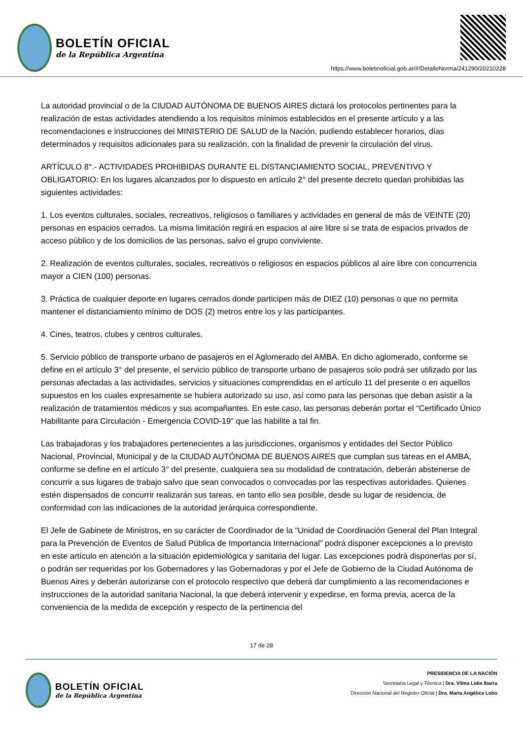BOLETÍN OFICIAL
de la República Argentina
https://www.boletinoficial.gob.ar/#!DetalleNorma/241290/20210228
La autoridad provincial o de la CIUDAD AUTÓNOMA DE BUENOS AIRES dictará los protocolos pertinentes para la realización de estas actividades atendiendo a los requisitos mínimos establecidos en el presente artículo y a las recomendaciones e instrucciones del MINISTERIO DE SALUD de la Nación, pudiendo establecer horarios, días determinados y requisitos adicionales para su realización, con la finalidad de prevenir la circulación del virus.
ARTÍCULO 8°.- ACTIVIDADES PROHIBIDAS DURANTE EL DISTANCIAMIENTO SOCIAL, PREVENTIVO Y OBLIGATORIO: En los lugares alcanzados por lo dispuesto en artículo 2° del presente decreto quedan prohibidas las siguientes actividades:
1. Los eventos culturales, sociales, recreativos, religiosos o familiares y actividades en general de más de VEINTE (20) personas en espacios cerrados. La misma limitación regirá en espacios al aire libre si se trata de espacios privados de acceso público y de los domicilios de las personas, salvo el grupo conviviente.
2. Realización de eventos culturales, sociales, recreativos o religiosos en espacios públicos al aire libre con concurrencia mayor a CIEN (100) personas.
3. Práctica de cualquier deporte en lugares cerrados donde participen más de DIEZ (10) personas o que no permita mantener el distanciamiento mínimo de DOS (2) metros entre los y las participantes.
4. Cines, teatros, clubes y centros culturales.
5. Servicio público de transporte urbano de pasajeros en el Aglomerado del AMBA. En dicho aglomerado, conforme se define en el artículo 3° del presente, el servicio público de transporte urbano de pasajeros solo podrá ser utilizado por las personas afectadas a las actividades, servicios y situaciones comprendidas en el artículo 11 del presente o en aquellos supuestos en los cuales expresamente se hubiera autorizado su uso, así como para las personas que deban asistir a la realización de tratamientos médicos y sus acompañantes. En este caso, las personas deberán portar el “Certificado Único Habilitante para Circulación - Emergencia COVID-19” que las habilite a tal fin.
Las trabajadoras y los trabajadores pertenecientes a las jurisdicciones, organismos y entidades del Sector Público Nacional, Provincial, Municipal y de la CIUDAD AUTÓNOMA DE BUENOS AIRES que cumplan sus tareas en el AMBA, conforme se define en el artículo 3° del presente, cualquiera sea su modalidad de contratación, deberán abstenerse de concurrir a sus lugares de trabajo salvo que sean convocados o convocadas por las respectivas autoridades. Quienes estén dispensados de concurrir realizarán sus tareas, en tanto ello sea posible, desde su lugar de residencia, de conformidad con las indicaciones de la autoridad jerárquica correspondiente.
El Jefe de Gabinete de Ministros, en su carácter de Coordinador de la “Unidad de Coordinación General del Plan Integral para la Prevención de Eventos de Salud Pública de Importancia Internacional” podrá disponer excepciones a lo previsto en este artículo en atención a la situación epidemiológica y sanitaria del lugar. Las excepciones podrá disponerlas por sí, o podrán ser requeridas por los Gobernadores y las Gobernadoras y por el Jefe de Gobierno de la Ciudad Autónoma de Buenos Aires y deberán autorizarse con el protocolo respectivo que deberá dar cumplimiento a las recomendaciones e instrucciones de la autoridad sanitaria Nacional, la que deberá intervenir y expedirse, en forma previa, acerca de la conveniencia de la medida de excepción y respecto de la pertinencia del
17 de 28
BOLETÍN OFICIAL
de la República Argentina
PRESIDENCIA DE LA NACIÓN
Secretaría Legal y Técnica | Dra. Vilma Lidia Ibarra
Dirección Nacional del Registro Oficial | Dra. María Angélica Lobo